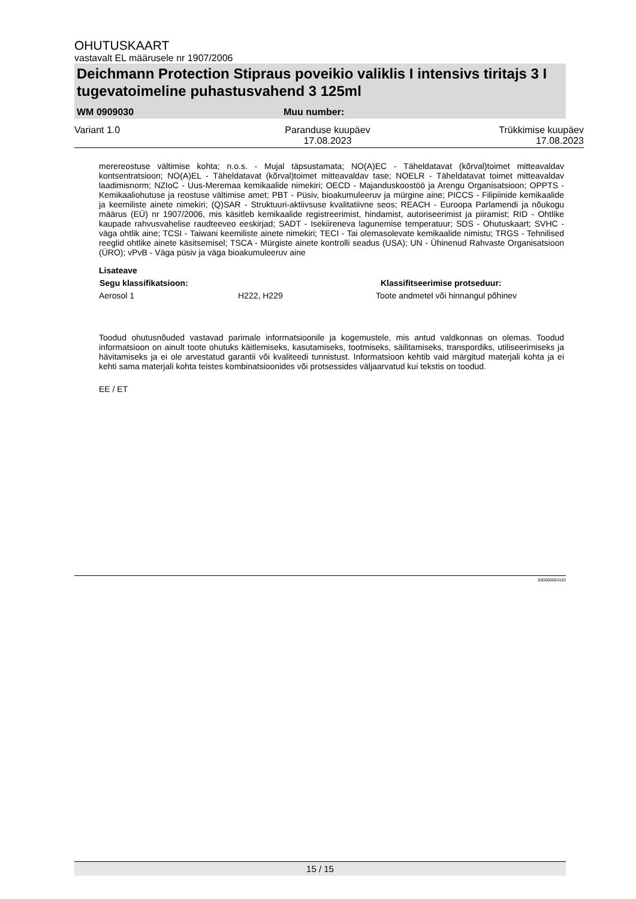OHUTUSKAART
vastavalt EL määrusele nr 1907/2006
Deichmann Protection Stipraus poveikio valiklis I intensivs tiritajs 3 I tugevatoimeline puhastusvahend 3 125ml
WM 0909030 Muu number:
Variant 1.0 Paranduse kuupäev
17.08.2023 Trükkimise kuupäev
17.08.2023
merereostuse vältimise kohta; n.o.s. - Mujal täpsustamata; NO(A)EC - Täheldatavat (kõrval)toimet mitteavaldav kontsentratsioon; NO(A)EL - Täheldatavat (kõrval)toimet mitteavaldav tase; NOELR - Täheldatavat toimet mitteavaldav laadimisnorm; NZIoC - Uus-Meremaa kemikaalide nimekiri; OECD - Majanduskoostöö ja Arengu Organisatsioon; OPPTS - Kemikaaliohutuse ja reostuse vältimise amet; PBT - Püsiv, bioakumuleeruv ja mürgine aine; PICCS - Filipiinide kemikaalide ja keemiliste ainete nimekiri; (Q)SAR - Struktuuri-aktiivsuse kvalitatiivne seos; REACH - Euroopa Parlamendi ja nõukogu määrus (EÜ) nr 1907/2006, mis käsitleb kemikaalide registreerimist, hindamist, autoriseerimist ja piiramist; RID - Ohtlike kaupade rahvusvahelise raudteeveo eeskirjad; SADT - Isekiireneva lagunemise temperatuur; SDS - Ohutuskaart; SVHC - väga ohtlik aine; TCSI - Taiwani keemiliste ainete nimekiri; TECI - Tai olemasolevate kemikaalide nimistu; TRGS - Tehnilised reeglid ohtlike ainete käsitsemisel; TSCA - Mürgiste ainete kontrolli seadus (USA); UN - Ühinenud Rahvaste Organisatsioon (ÜRO); vPvB - Väga püsiv ja väga bioakumuleeruv aine
Lisateave
| Segu klassifikatsioon: | | Klassifitseerimise protseduur: |
| --- | --- | --- |
| Aerosol 1 | H222, H229 | Toote andmetel või hinnangul põhinev |
Toodud ohutusnõuded vastavad parimale informatsioonile ja kogemustele, mis antud valdkonnas on olemas. Toodud informatsioon on ainult toote ohutuks käitlemiseks, kasutamiseks, tootmiseks, säilitamiseks, transpordiks, utiliseerimiseks ja hävitamiseks ja ei ole arvestatud garantii või kvaliteedi tunnistust. Informatsioon kehtib vaid märgitud materjali kohta ja ei kehti sama materjali kohta teistes kombinatsioonides või protsessides väljaarvatud kui tekstis on toodud.
EE / ET
500000004153
15 / 15